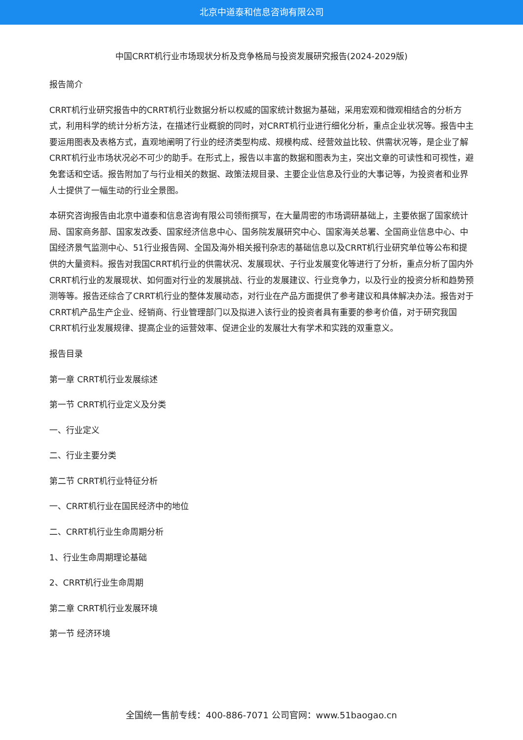北京中道泰和信息咨询有限公司
中国CRRT机行业市场现状分析及竞争格局与投资发展研究报告(2024-2029版)
报告简介
CRRT机行业研究报告中的CRRT机行业数据分析以权威的国家统计数据为基础，采用宏观和微观相结合的分析方式，利用科学的统计分析方法，在描述行业概貌的同时，对CRRT机行业进行细化分析，重点企业状况等。报告中主要运用图表及表格方式，直观地阐明了行业的经济类型构成、规模构成、经营效益比较、供需状况等，是企业了解CRRT机行业市场状况必不可少的助手。在形式上，报告以丰富的数据和图表为主，突出文章的可读性和可视性，避免套话和空话。报告附加了与行业相关的数据、政策法规目录、主要企业信息及行业的大事记等，为投资者和业界人士提供了一幅生动的行业全景图。
本研究咨询报告由北京中道泰和信息咨询有限公司领衔撰写，在大量周密的市场调研基础上，主要依据了国家统计局、国家商务部、国家发改委、国家经济信息中心、国务院发展研究中心、国家海关总署、全国商业信息中心、中国经济景气监测中心、51行业报告网、全国及海外相关报刊杂志的基础信息以及CRRT机行业研究单位等公布和提供的大量资料。报告对我国CRRT机行业的供需状况、发展现状、子行业发展变化等进行了分析，重点分析了国内外CRRT机行业的发展现状、如何面对行业的发展挑战、行业的发展建议、行业竞争力，以及行业的投资分析和趋势预测等等。报告还综合了CRRT机行业的整体发展动态，对行业在产品方面提供了参考建议和具体解决办法。报告对于CRRT机产品生产企业、经销商、行业管理部门以及拟进入该行业的投资者具有重要的参考价值，对于研究我国CRRT机行业发展规律、提高企业的运营效率、促进企业的发展壮大有学术和实践的双重意义。
报告目录
第一章 CRRT机行业发展综述
第一节 CRRT机行业定义及分类
一、行业定义
二、行业主要分类
第二节 CRRT机行业特征分析
一、CRRT机行业在国民经济中的地位
二、CRRT机行业生命周期分析
1、行业生命周期理论基础
2、CRRT机行业生命周期
第二章 CRRT机行业发展环境
第一节 经济环境
全国统一售前专线：400-886-7071 公司官网：www.51baogao.cn